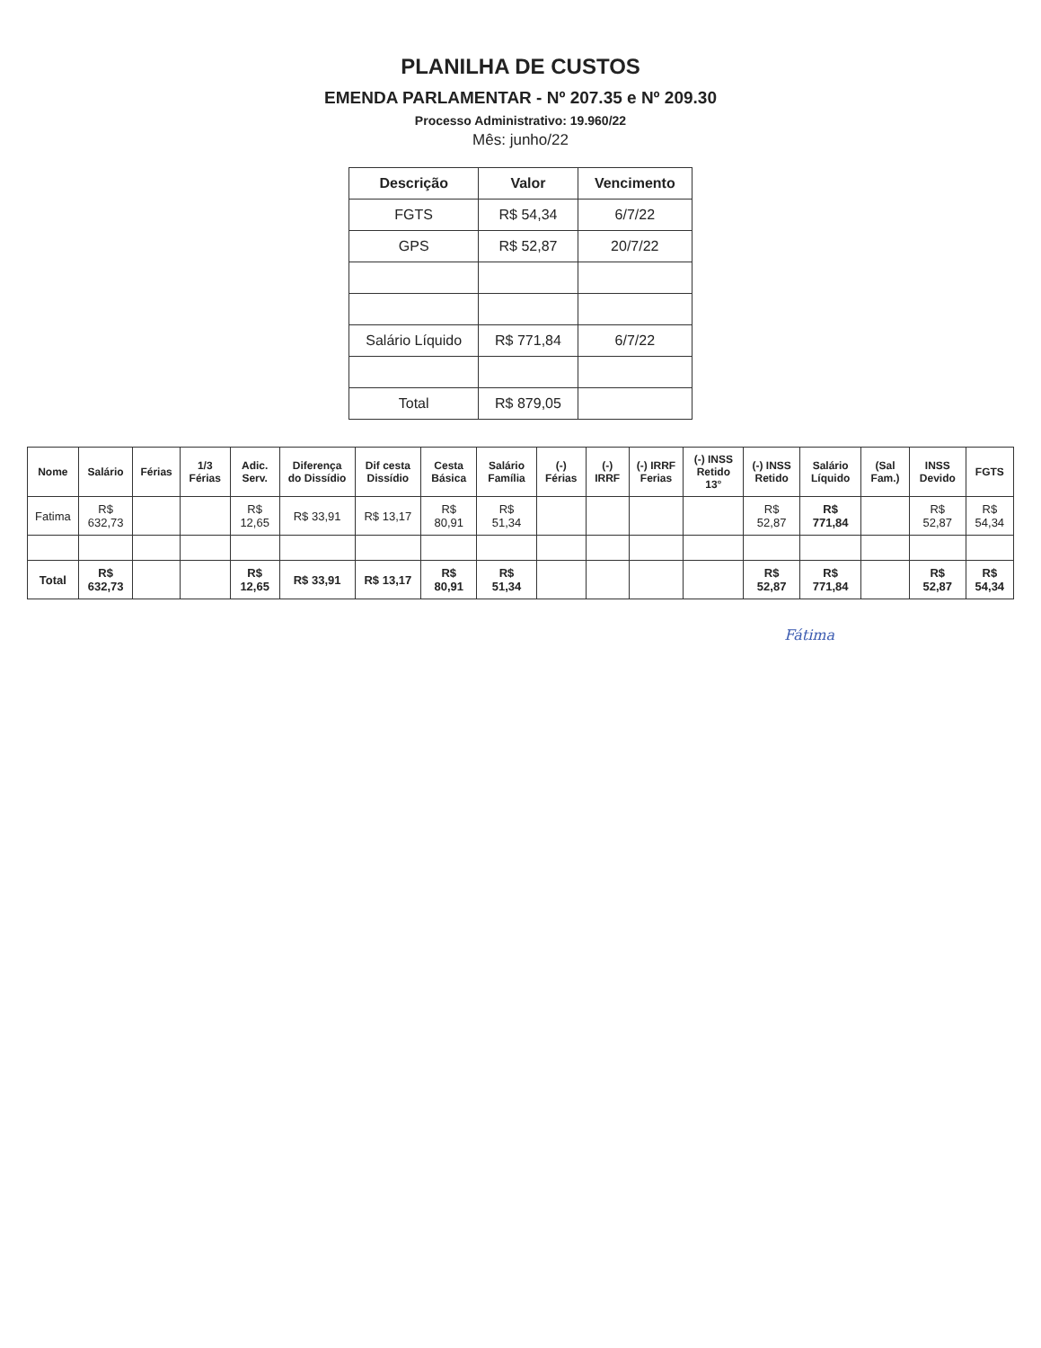PLANILHA DE CUSTOS
EMENDA PARLAMENTAR - Nº 207.35 e Nº 209.30
Processo Administrativo: 19.960/22
Mês: junho/22
| Descrição | Valor | Vencimento |
| --- | --- | --- |
| FGTS | R$ 54,34 | 6/7/22 |
| GPS | R$ 52,87 | 20/7/22 |
| Salário Líquido | R$ 771,84 | 6/7/22 |
| Total | R$ 879,05 | |
| Nome | Salário | Férias | 1/3 Férias | Adic. Serv. | Diferença do Dissídio | Dif cesta Dissídio | Cesta Básica | Salário Família | (-) Férias | (-) IRRF | (-) IRRF Ferias | (-) INSS Retido 13° | (-) INSS Retido | Salário Líquido | (Sal Fam.) | INSS Devido | FGTS |
| --- | --- | --- | --- | --- | --- | --- | --- | --- | --- | --- | --- | --- | --- | --- | --- | --- | --- |
| Fatima | R$ 632,73 | | | R$ 12,65 | R$ 33,91 | R$ 13,17 | R$ 80,91 | R$ 51,34 | | | | | R$ 52,87 | R$ 771,84 | | R$ 52,87 | R$ 54,34 |
| Total | R$ 632,73 | | | R$ 12,65 | R$ 33,91 | R$ 13,17 | R$ 80,91 | R$ 51,34 | | | | | R$ 52,87 | R$ 771,84 | | R$ 52,87 | R$ 54,34 |
Fátima